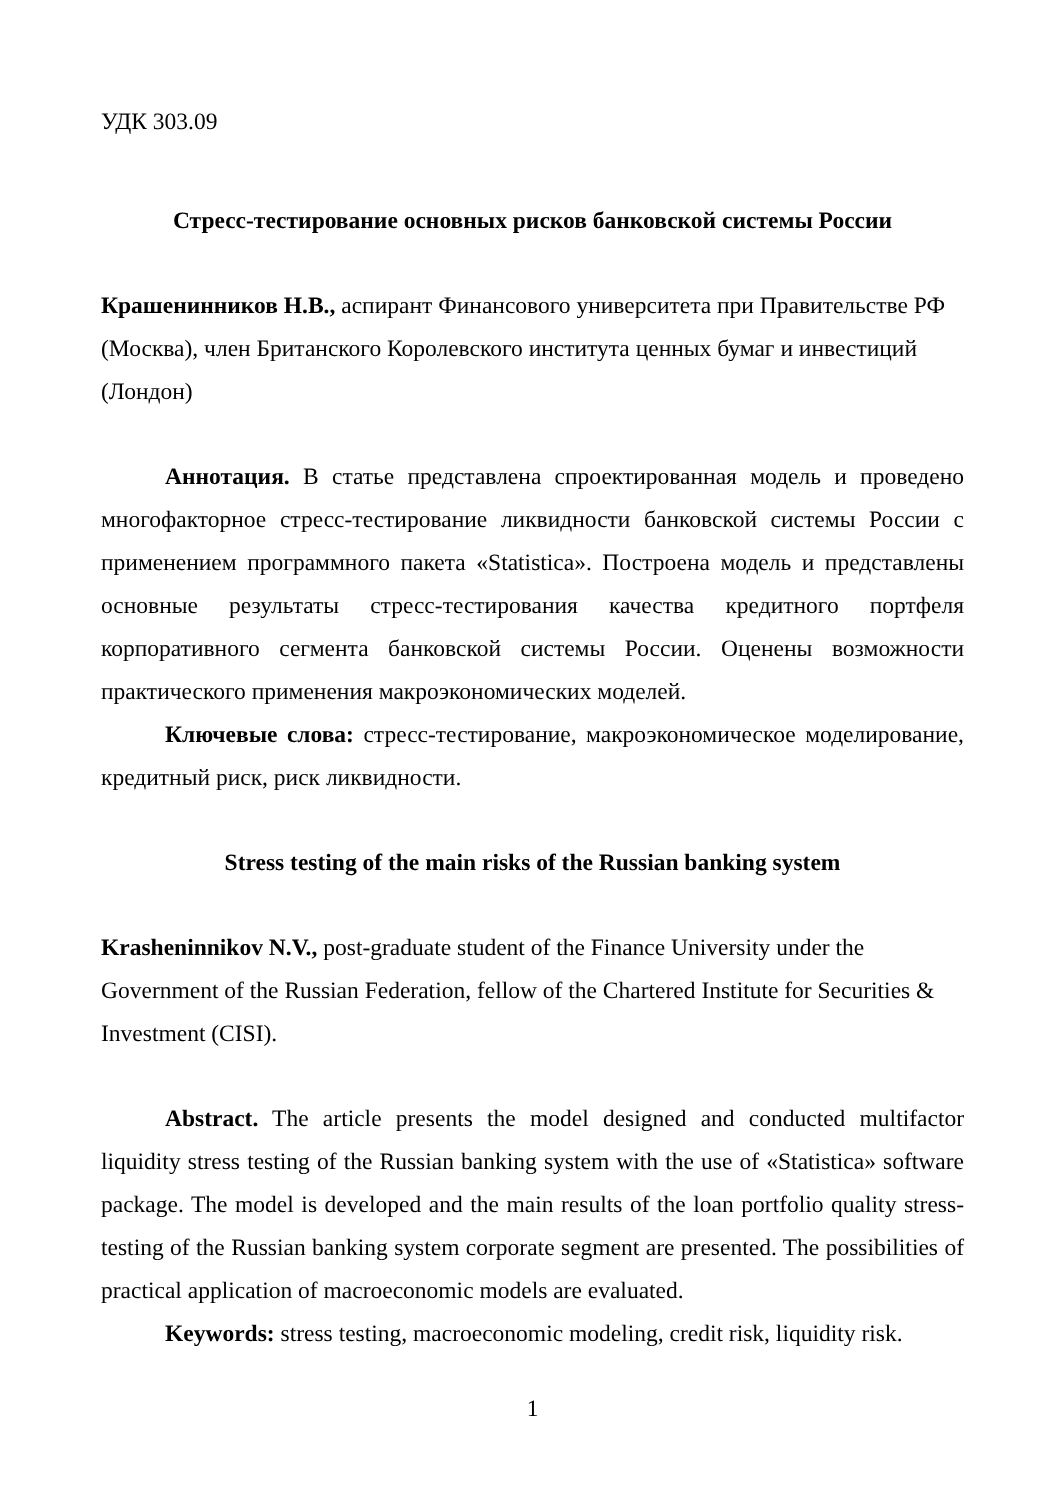УДК 303.09
Стресс-тестирование основных рисков банковской системы России
Крашенинников Н.В., аспирант Финансового университета при Правительстве РФ (Москва), член Британского Королевского института ценных бумаг и инвестиций (Лондон)
Аннотация. В статье представлена спроектированная модель и проведено многофакторное стресс-тестирование ликвидности банковской системы России с применением программного пакета «Statistica». Построена модель и представлены основные результаты стресс-тестирования качества кредитного портфеля корпоративного сегмента банковской системы России. Оценены возможности практического применения макроэкономических моделей.
Ключевые слова: стресс-тестирование, макроэкономическое моделирование, кредитный риск, риск ликвидности.
Stress testing of the main risks of the Russian banking system
Krasheninnikov N.V., post-graduate student of the Finance University under the Government of the Russian Federation, fellow of the Chartered Institute for Securities & Investment (CISI).
Abstract. The article presents the model designed and conducted multifactor liquidity stress testing of the Russian banking system with the use of «Statistica» software package. The model is developed and the main results of the loan portfolio quality stress-testing of the Russian banking system corporate segment are presented. The possibilities of practical application of macroeconomic models are evaluated.
Keywords: stress testing, macroeconomic modeling, credit risk, liquidity risk.
1